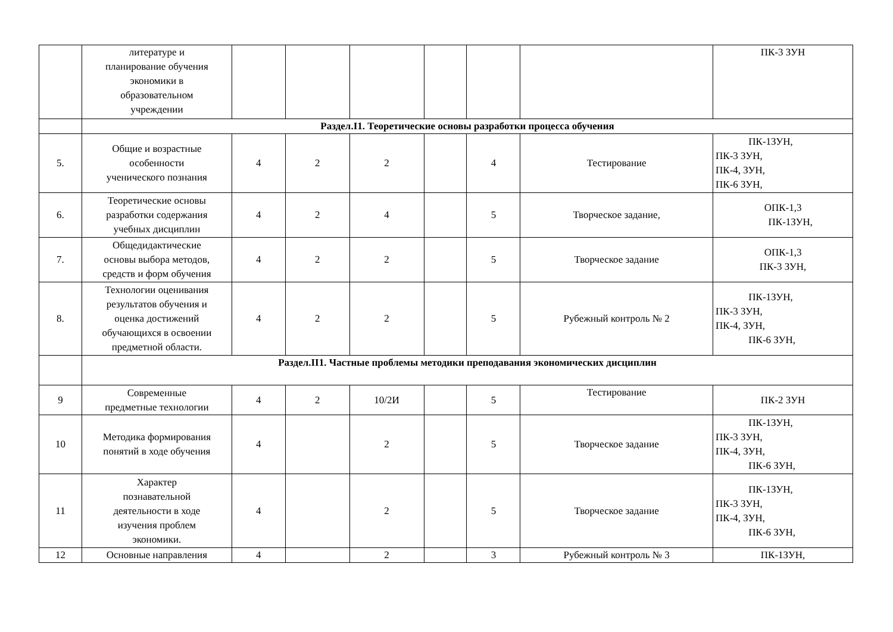| | литературе и планирование обучения экономики в образовательном учреждении | | | | | | | ПК-3 ЗУН |
| | Раздел.I1. Теоретические основы разработки процесса обучения | | | | | | | |
| 5. | Общие и возрастные особенности ученического познания | 4 | 2 | 2 | | 4 | Тестирование | ПК-1ЗУН, ПК-3 ЗУН, ПК-4, ЗУН, ПК-6 ЗУН, |
| 6. | Теоретические основы разработки содержания учебных дисциплин | 4 | 2 | 4 | | 5 | Творческое задание, | ОПК-1,3 ПК-1ЗУН, |
| 7. | Общедидактические основы выбора методов, средств и форм обучения | 4 | 2 | 2 | | 5 | Творческое задание | ОПК-1,3 ПК-3 ЗУН, |
| 8. | Технологии оценивания результатов обучения и оценка достижений обучающихся в освоении предметной области. | 4 | 2 | 2 | | 5 | Рубежный контроль № 2 | ПК-1ЗУН, ПК-3 ЗУН, ПК-4, ЗУН, ПК-6 ЗУН, |
| | Раздел.II1. Частные проблемы методики преподавания экономических дисциплин | | | | | | | |
| 9 | Современные предметные технологии | 4 | 2 | 10/2И | | 5 | Тестирование | ПК-2 ЗУН |
| 10 | Методика формирования понятий в ходе обучения | 4 | | 2 | | 5 | Творческое задание | ПК-1ЗУН, ПК-3 ЗУН, ПК-4, ЗУН, ПК-6 ЗУН, |
| 11 | Характер познавательной деятельности в ходе изучения проблем экономики. | 4 | | 2 | | 5 | Творческое задание | ПК-1ЗУН, ПК-3 ЗУН, ПК-4, ЗУН, ПК-6 ЗУН, |
| 12 | Основные направления | 4 | | 2 | | 3 | Рубежный контроль № 3 | ПК-1ЗУН, |